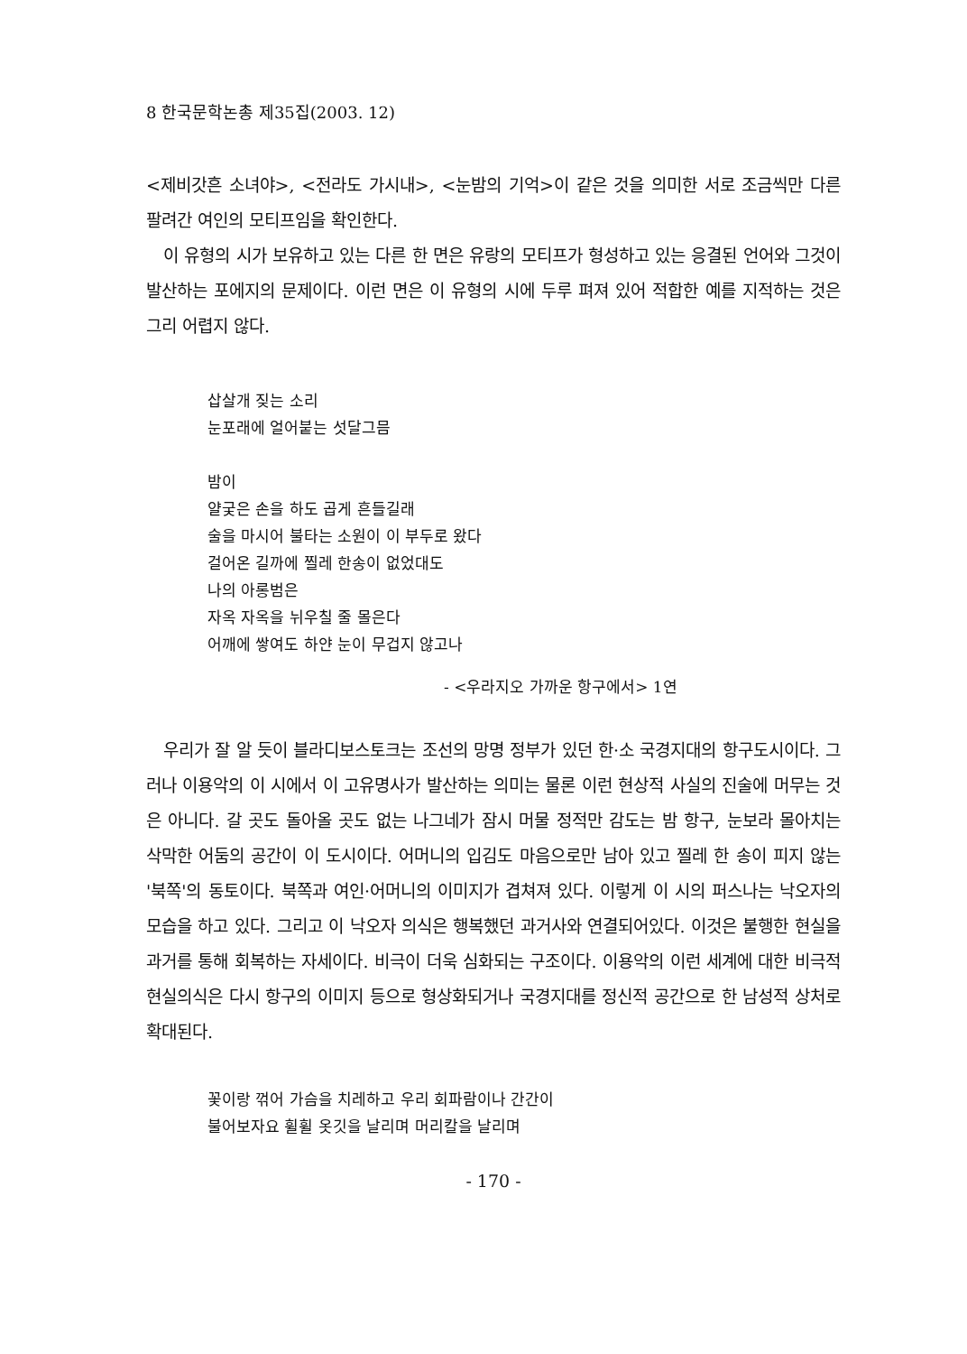8 한국문학논총 제35집(2003. 12)
<제비갓흔 소녀야>, <전라도 가시내>, <눈밤의 기억>이 같은 것을 의미한 서로 조금씩만 다른 팔려간 여인의 모티프임을 확인한다.
이 유형의 시가 보유하고 있는 다른 한 면은 유랑의 모티프가 형성하고 있는 응결된 언어와 그것이 발산하는 포에지의 문제이다. 이런 면은 이 유형의 시에 두루 펴져 있어 적합한 예를 지적하는 것은 그리 어렵지 않다.
삽살개 짖는 소리
눈포래에 얼어붙는 섯달그믐
밤이
얄궂은 손을 하도 곱게 흔들길래
술을 마시어 불타는 소원이 이 부두로 왔다
걸어온 길까에 찔레 한송이 없었대도
나의 아롱범은
자옥 자옥을 뉘우칠 줄 몰은다
어깨에 쌓여도 하얀 눈이 무겁지 않고나
- <우라지오 가까운 항구에서> 1연
우리가 잘 알 듯이 블라디보스토크는 조선의 망명 정부가 있던 한·소 국경지대의 항구도시이다. 그러나 이용악의 이 시에서 이 고유명사가 발산하는 의미는 물론 이런 현상적 사실의 진술에 머무는 것은 아니다. 갈 곳도 돌아올 곳도 없는 나그네가 잠시 머물 정적만 감도는 밤 항구, 눈보라 몰아치는 삭막한 어둠의 공간이 이 도시이다. 어머니의 입김도 마음으로만 남아 있고 찔레 한 송이 피지 않는 '북쪽'의 동토이다. 북쪽과 여인·어머니의 이미지가 겹쳐져 있다. 이렇게 이 시의 퍼스나는 낙오자의 모습을 하고 있다. 그리고 이 낙오자 의식은 행복했던 과거사와 연결되어있다. 이것은 불행한 현실을 과거를 통해 회복하는 자세이다. 비극이 더욱 심화되는 구조이다. 이용악의 이런 세계에 대한 비극적 현실의식은 다시 항구의 이미지 등으로 형상화되거나 국경지대를 정신적 공간으로 한 남성적 상처로 확대된다.
꽃이랑 꺾어 가슴을 치레하고 우리 회파람이나 간간이
불어보자요 휠휠 옷깃을 날리며 머리칼을 날리며
- 170 -